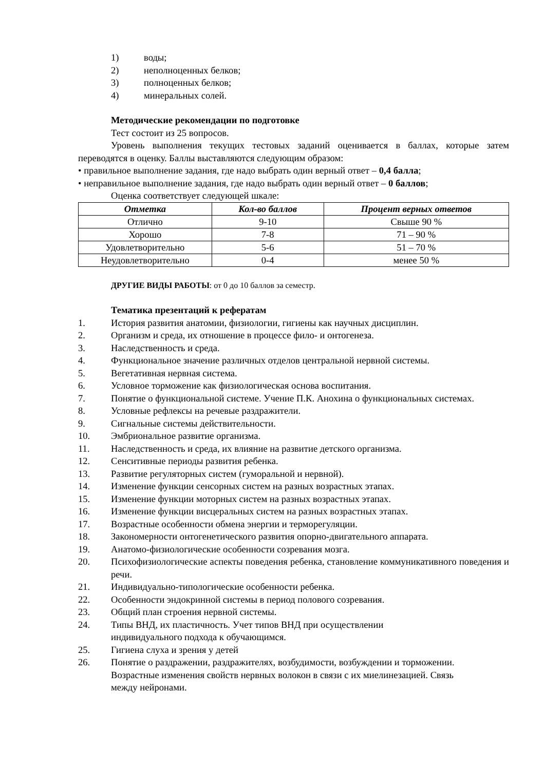1) воды;
2) неполноценных белков;
3) полноценных белков;
4) минеральных солей.
Методические рекомендации по подготовке
Тест состоит из 25 вопросов.
Уровень выполнения текущих тестовых заданий оценивается в баллах, которые затем переводятся в оценку. Баллы выставляются следующим образом:
• правильное выполнение задания, где надо выбрать один верный ответ – 0,4 балла;
• неправильное выполнение задания, где надо выбрать один верный ответ – 0 баллов;
Оценка соответствует следующей шкале:
| Отметка | Кол-во баллов | Процент верных ответов |
| --- | --- | --- |
| Отлично | 9-10 | Свыше 90 % |
| Хорошо | 7-8 | 71 – 90 % |
| Удовлетворительно | 5-6 | 51 – 70 % |
| Неудовлетворительно | 0-4 | менее 50 % |
ДРУГИЕ ВИДЫ РАБОТЫ: от 0 до 10 баллов за семестр.
Тематика презентаций к рефератам
1. История развития анатомии, физиологии, гигиены как научных дисциплин.
2. Организм и среда, их отношение в процессе фило- и онтогенеза.
3. Наследственность и среда.
4. Функциональное значение различных отделов центральной нервной системы.
5. Вегетативная нервная система.
6. Условное торможение как физиологическая основа воспитания.
7. Понятие о функциональной системе. Учение П.К. Анохина о функциональных системах.
8. Условные рефлексы на речевые раздражители.
9. Сигнальные системы действительности.
10. Эмбриональное развитие организма.
11. Наследственность и среда, их влияние на развитие детского организма.
12. Сенситивные периоды развития ребенка.
13. Развитие регуляторных систем (гуморальной и нервной).
14. Изменение функции сенсорных систем на разных возрастных этапах.
15. Изменение функции моторных систем на разных возрастных этапах.
16. Изменение функции висцеральных систем на разных возрастных этапах.
17. Возрастные особенности обмена энергии и терморегуляции.
18. Закономерности онтогенетического развития опорно-двигательного аппарата.
19. Анатомо-физиологические особенности созревания мозга.
20. Психофизиологические аспекты поведения ребенка, становление коммуникативного поведения и речи.
21. Индивидуально-типологические особенности ребенка.
22. Особенности эндокринной системы в период полового созревания.
23. Общий план строения нервной системы.
24. Типы ВНД, их пластичность. Учет типов ВНД при осуществлении индивидуального подхода к обучающимся.
25. Гигиена слуха и зрения у детей
26. Понятие о раздражении, раздражителях, возбудимости, возбуждении и торможении. Возрастные изменения свойств нервных волокон в связи с их миелинезацией. Связь между нейронами.